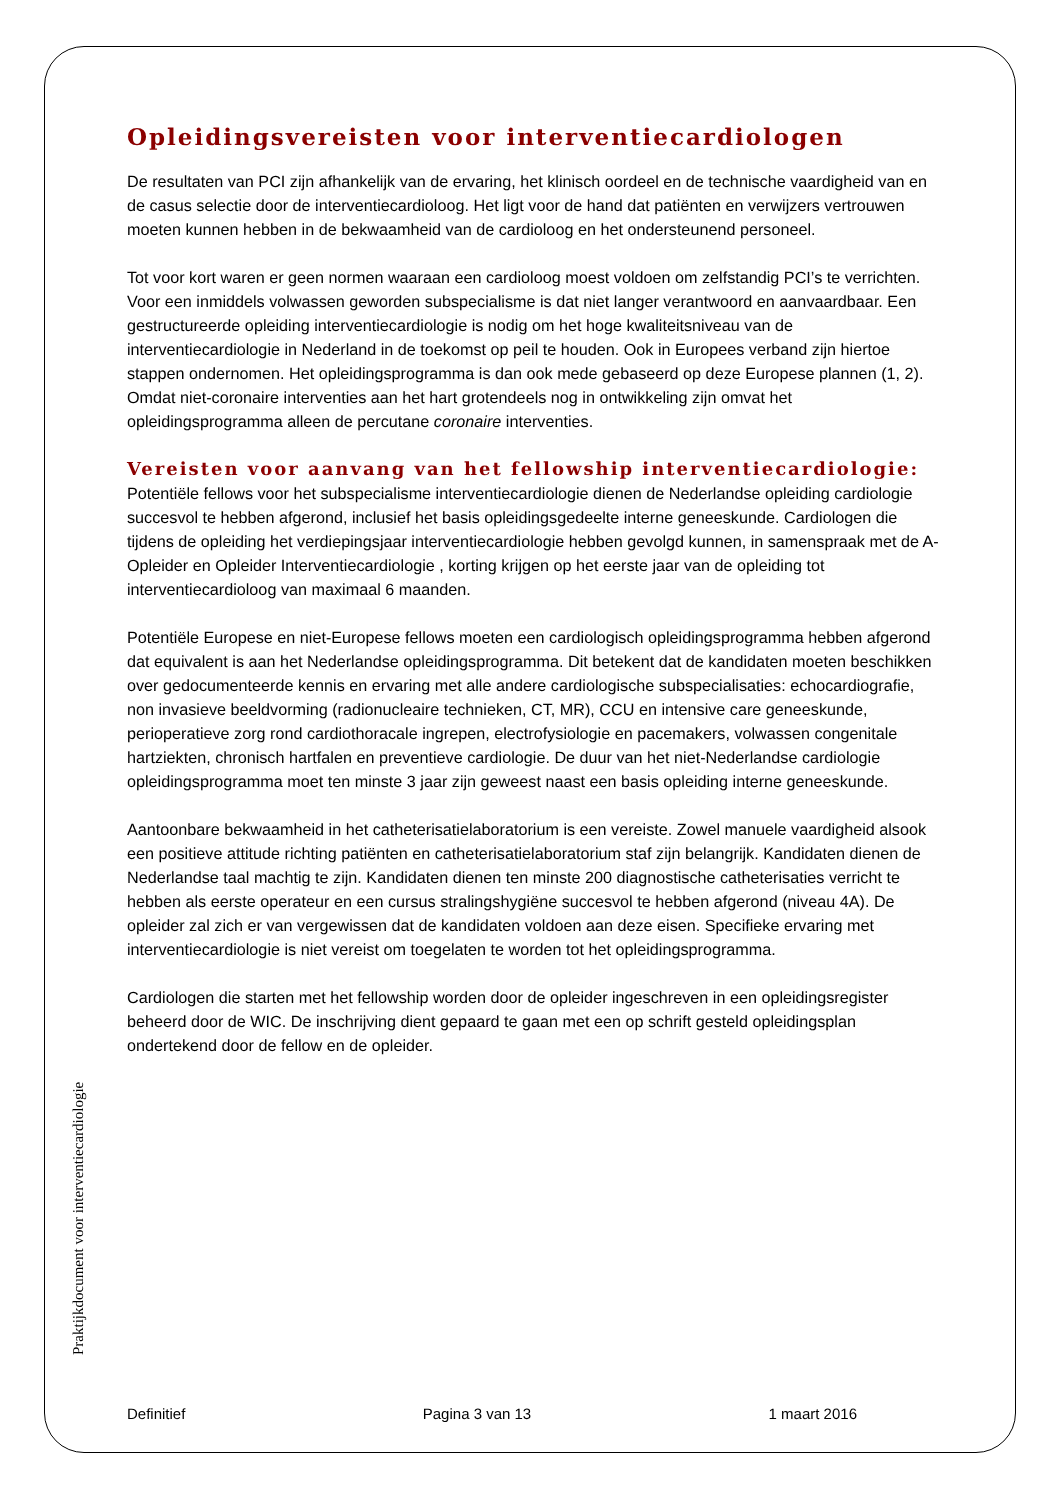Opleidingsvereisten voor interventiecardiologen
De resultaten van PCI zijn afhankelijk van de ervaring, het klinisch oordeel en de technische vaardigheid van en de casus selectie door de interventiecardioloog. Het ligt voor de hand dat patiënten en verwijzers vertrouwen moeten kunnen hebben in de bekwaamheid van de cardioloog en het ondersteunend personeel.
Tot voor kort waren er geen normen waaraan een cardioloog moest voldoen om zelfstandig PCI’s te verrichten. Voor een inmiddels volwassen geworden subspecialisme is dat niet langer verantwoord en aanvaardbaar. Een gestructureerde opleiding interventiecardiologie is nodig om het hoge kwaliteitsniveau van de interventiecardiologie in Nederland in de toekomst op peil te houden. Ook in Europees verband zijn hiertoe stappen ondernomen. Het opleidingsprogramma is dan ook mede gebaseerd op deze Europese plannen (1, 2). Omdat niet-coronaire interventies aan het hart grotendeels nog in ontwikkeling zijn omvat het opleidingsprogramma alleen de percutane coronaire interventies.
Vereisten voor aanvang van het fellowship interventiecardiologie:
Potentiële fellows voor het subspecialisme interventiecardiologie dienen de Nederlandse opleiding cardiologie succesvol te hebben afgerond, inclusief het basis opleidingsgedeelte interne geneeskunde. Cardiologen die tijdens de opleiding het verdiepingsjaar interventiecardiologie hebben gevolgd kunnen, in samenspraak met de A-Opleider en Opleider Interventiecardiologie , korting krijgen op het eerste jaar van de opleiding tot interventiecardioloog van maximaal 6 maanden.
Potentiële Europese en niet-Europese fellows moeten een cardiologisch opleidingsprogramma hebben afgerond dat equivalent is aan het Nederlandse opleidingsprogramma. Dit betekent dat de kandidaten moeten beschikken over gedocumenteerde kennis en ervaring met alle andere cardiologische subspecialisaties: echocardiografie, non invasieve beeldvorming (radionucleaire technieken, CT, MR), CCU en intensive care geneeskunde, perioperatieve zorg rond cardiothoracale ingrepen, electrofysiologie en pacemakers, volwassen congenitale hartziekten, chronisch hartfalen en preventieve cardiologie. De duur van het niet-Nederlandse cardiologie opleidingsprogramma moet ten minste 3 jaar zijn geweest naast een basis opleiding interne geneeskunde.
Aantoonbare bekwaamheid in het catheterisatielaboratorium is een vereiste. Zowel manuele vaardigheid alsook een positieve attitude richting patiënten en catheterisatielaboratorium staf zijn belangrijk. Kandidaten dienen de Nederlandse taal machtig te zijn. Kandidaten dienen ten minste 200 diagnostische catheterisaties verricht te hebben als eerste operateur en een cursus stralingshygiëne succesvol te hebben afgerond (niveau 4A). De opleider zal zich er van vergewissen dat de kandidaten voldoen aan deze eisen. Specifieke ervaring met interventiecardiologie is niet vereist om toegelaten te worden tot het opleidingsprogramma.
Cardiologen die starten met het fellowship worden door de opleider ingeschreven in een opleidingsregister beheerd door de WIC. De inschrijving dient gepaard te gaan met een op schrift gesteld opleidingsplan ondertekend door de fellow en de opleider.
Praktijkdocument voor interventiecardiologie
Definitief Pagina 3 van 13 1 maart 2016